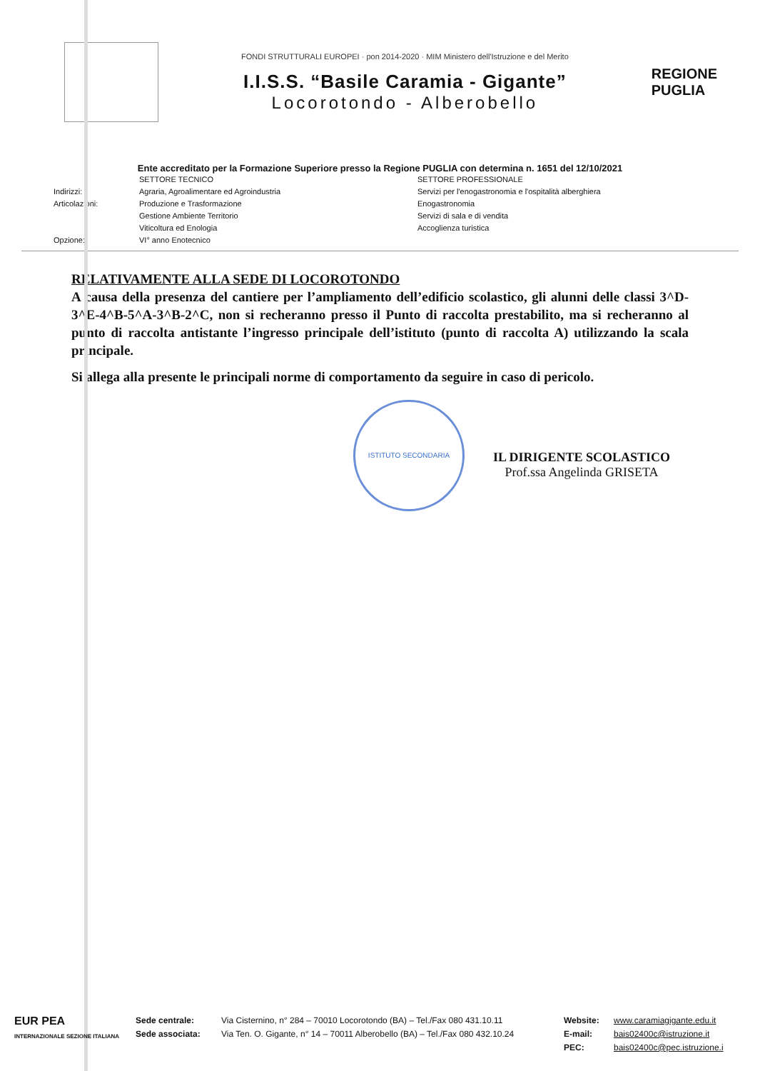FONDI STRUTTURALI EUROPEI · pon 2014-2020 · MIM Ministero dell'Istruzione e del Merito
I.I.S.S. “Basile Caramia - Gigante”
Locorotondo - Alberobello
REGIONE
PUGLIA
Ente accreditato per la Formazione Superiore presso la Regione PUGLIA con determina n. 1651 del 12/10/2021
Indirizzi:
Articolazioni:
Opzione:
SETTORE TECNICO
Agraria, Agroalimentare ed Agroindustria
Produzione e Trasformazione
Gestione Ambiente Territorio
Viticoltura ed Enologia
VI° anno Enotecnico
SETTORE PROFESSIONALE
Servizi per l'enogastronomia e l'ospitalità alberghiera
Enogastronomia
Servizi di sala e di vendita
Accoglienza turistica
RELATIVAMENTE ALLA SEDE DI LOCOROTONDO
A causa della presenza del cantiere per l’ampliamento dell’edificio scolastico, gli alunni delle classi 3^D-3^E-4^B-5^A-3^B-2^C, non si recheranno presso il Punto di raccolta prestabilito, ma si recheranno al punto di raccolta antistante l’ingresso principale dell’istituto (punto di raccolta A) utilizzando la scala principale.
Si allega alla presente le principali norme di comportamento da seguire in caso di pericolo.
IL DIRIGENTE SCOLASTICO
Prof.ssa Angelinda GRISETA
ISTITUTO SECONDARIA
EUR PEA
INTERNAZIONALE SEZIONE ITALIANA
Sede centrale:
Sede associata:
Via Cisternino, n° 284 – 70010 Locorotondo (BA) – Tel./Fax 080 431.10.11
Via Ten. O. Gigante, n° 14 – 70011 Alberobello (BA) – Tel./Fax 080 432.10.24
Website:
E-mail:
PEC:
www.caramiagigante.edu.it
bais02400c@istruzione.it
bais02400c@pec.istruzione.i